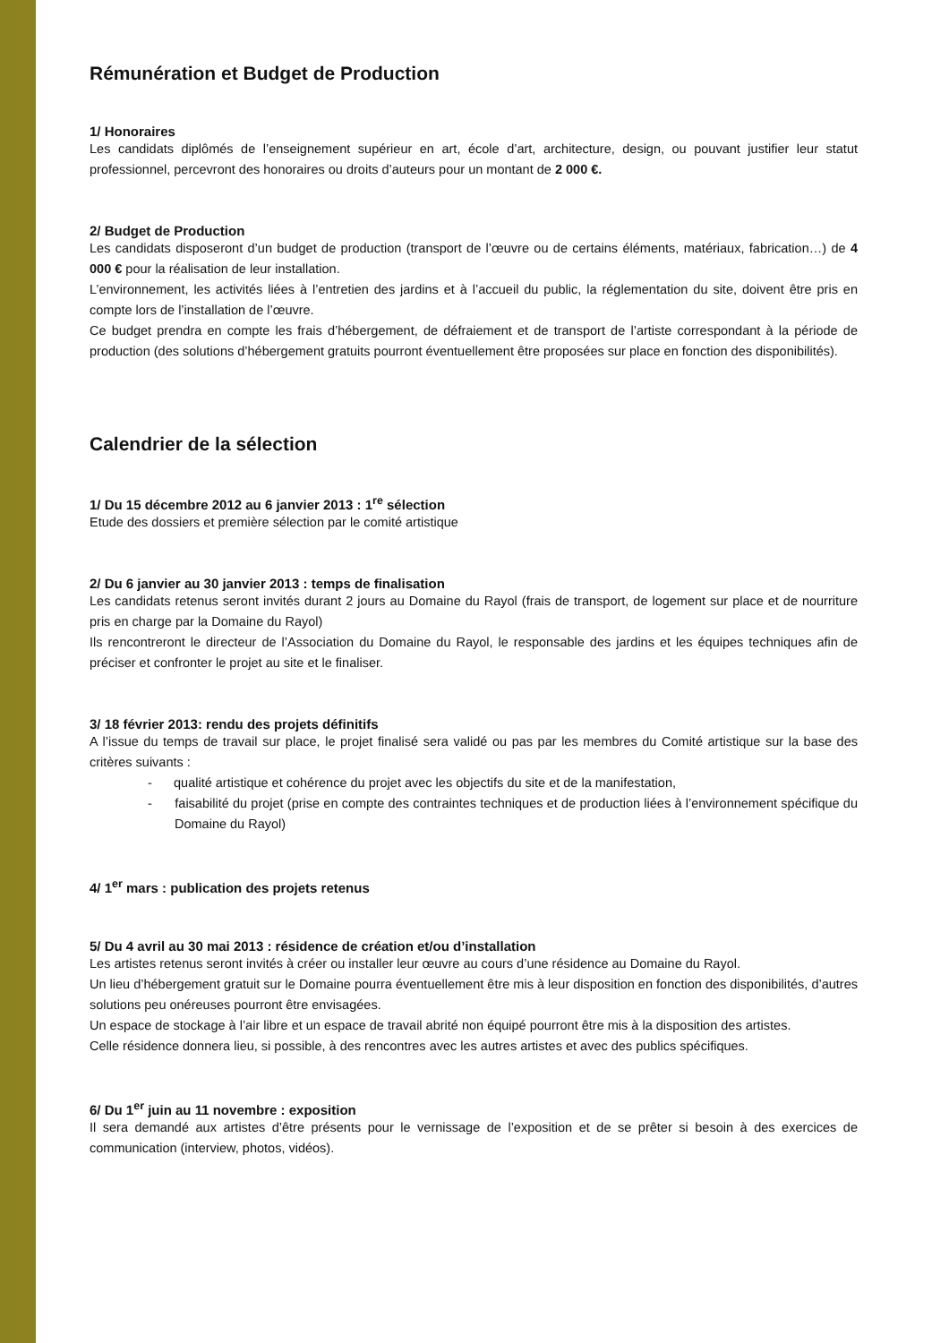Rémunération et Budget de Production
1/ Honoraires
Les candidats diplômés de l’enseignement supérieur en art, école d’art, architecture, design, ou pouvant justifier leur statut professionnel, percevront des honoraires ou droits d’auteurs pour un montant de 2 000 €.
2/ Budget de Production
Les candidats disposeront d’un budget de production (transport de l’œuvre ou de certains éléments, matériaux, fabrication…) de 4 000 € pour la réalisation de leur installation.
L’environnement, les activités liées à l’entretien des jardins et à l’accueil du public, la réglementation du site, doivent être pris en compte lors de l’installation de l’œuvre.
Ce budget prendra en compte les frais d’hébergement, de défraiement et de transport de l’artiste correspondant à la période de production (des solutions d’hébergement gratuits pourront éventuellement être proposées sur place en fonction des disponibilités).
Calendrier de la sélection
1/ Du 15 décembre 2012 au 6 janvier 2013 : 1<sup>re</sup> sélection
Etude des dossiers et première sélection par le comité artistique
2/ Du 6 janvier au 30 janvier 2013 : temps de finalisation
Les candidats retenus seront invités durant 2 jours au Domaine du Rayol (frais de transport, de logement sur place et de nourriture pris en charge par la Domaine du Rayol)
Ils rencontreront le directeur de l’Association du Domaine du Rayol, le responsable des jardins et les équipes techniques afin de préciser et confronter le projet au site et le finaliser.
3/ 18 février 2013: rendu des projets définitifs
A l’issue du temps de travail sur place, le projet finalisé sera validé ou pas par les membres du Comité artistique sur la base des critères suivants :
- qualité artistique et cohérence du projet avec les objectifs du site et de la manifestation,
- faisabilité du projet (prise en compte des contraintes techniques et de production liées à l’environnement spécifique du Domaine du Rayol)
4/ 1<sup>er</sup> mars : publication des projets retenus
5/ Du 4 avril au 30 mai 2013 : résidence de création et/ou d’installation
Les artistes retenus seront invités à créer ou installer leur œuvre au cours d’une résidence au Domaine du Rayol.
Un lieu d’hébergement gratuit sur le Domaine pourra éventuellement être mis à leur disposition en fonction des disponibilités, d’autres solutions peu onéreuses pourront être envisagées.
Un espace de stockage à l’air libre et un espace de travail abrité non équipé pourront être mis à la disposition des artistes.
Celle résidence donnera lieu, si possible, à des rencontres avec les autres artistes et avec des publics spécifiques.
6/ Du 1<sup>er</sup> juin au 11 novembre : exposition
Il sera demandé aux artistes d’être présents pour le vernissage de l’exposition et de se prêter si besoin à des exercices de communication (interview, photos, vidéos).